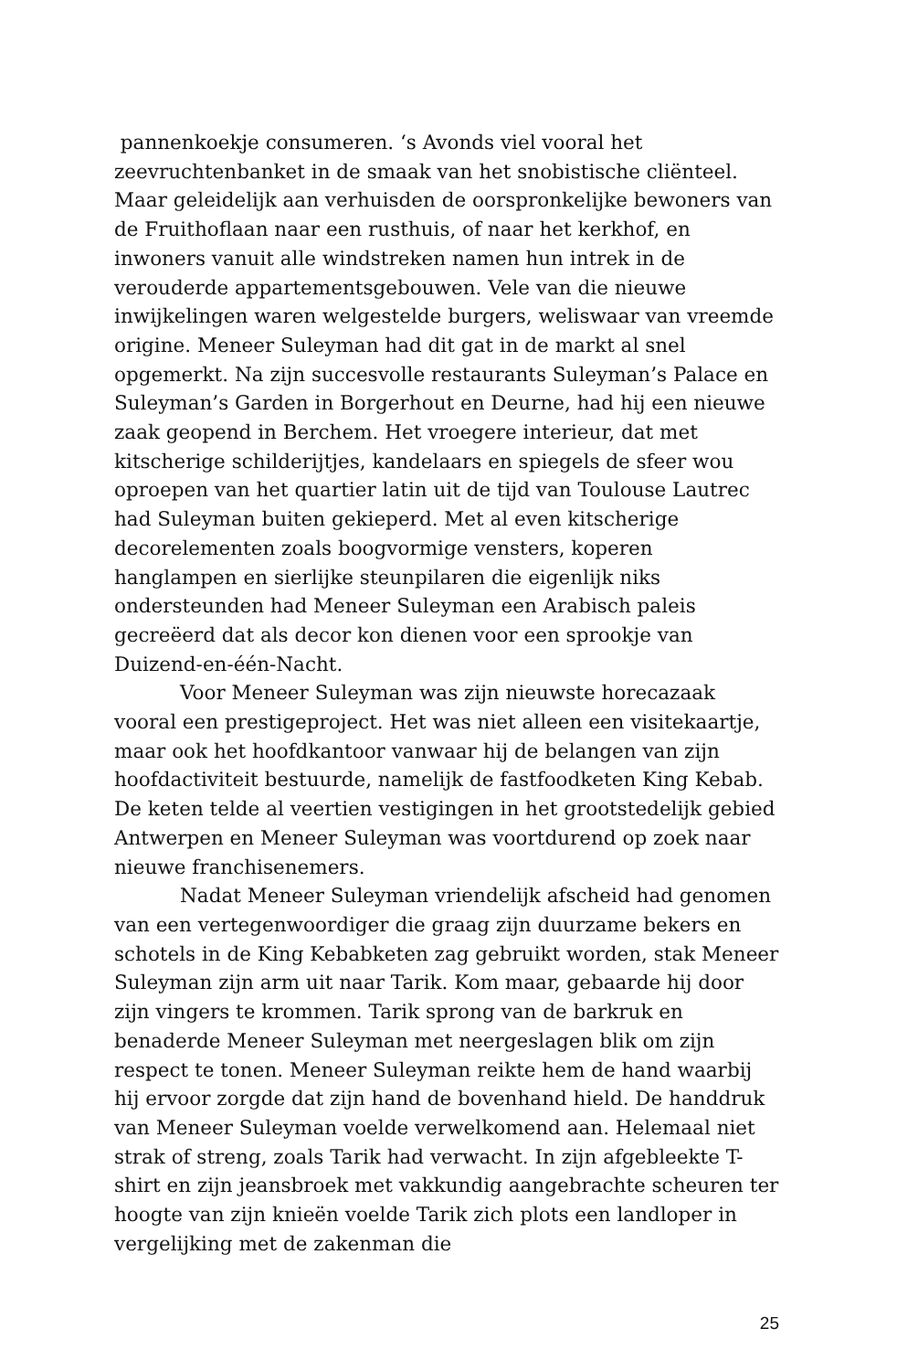pannenkoekje consumeren. ‘s Avonds viel vooral het zeevruchtenbanket in de smaak van het snobistische cliënteel. Maar geleidelijk aan verhuisden de oorspronkelijke bewoners van de Fruithoflaan naar een rusthuis, of naar het kerkhof, en inwoners vanuit alle windstreken namen hun intrek in de verouderde appartementsgebouwen. Vele van die nieuwe inwijkelingen waren welgestelde burgers, weliswaar van vreemde origine. Meneer Suleyman had dit gat in de markt al snel opgemerkt. Na zijn succesvolle restaurants Suleyman’s Palace en Suleyman’s Garden in Borgerhout en Deurne, had hij een nieuwe zaak geopend in Berchem. Het vroegere interieur, dat met kitscherige schilderijtjes, kandelaars en spiegels de sfeer wou oproepen van het quartier latin uit de tijd van Toulouse Lautrec had Suleyman buiten gekieperd. Met al even kitscherige decorelementen zoals boogvormige vensters, koperen hanglampen en sierlijke steunpilaren die eigenlijk niks ondersteunden had Meneer Suleyman een Arabisch paleis gecreëerd dat als decor kon dienen voor een sprookje van Duizend-en-één-Nacht.
Voor Meneer Suleyman was zijn nieuwste horecazaak vooral een prestigeproject. Het was niet alleen een visitekaartje, maar ook het hoofdkantoor vanwaar hij de belangen van zijn hoofdactiviteit bestuurde, namelijk de fastfoodketen King Kebab. De keten telde al veertien vestigingen in het grootstedelijk gebied Antwerpen en Meneer Suleyman was voortdurend op zoek naar nieuwe franchisenemers.
Nadat Meneer Suleyman vriendelijk afscheid had genomen van een vertegenwoordiger die graag zijn duurzame bekers en schotels in de King Kebabketen zag gebruikt worden, stak Meneer Suleyman zijn arm uit naar Tarik. Kom maar, gebaarde hij door zijn vingers te krommen. Tarik sprong van de barkruk en benaderde Meneer Suleyman met neergeslagen blik om zijn respect te tonen. Meneer Suleyman reikte hem de hand waarbij hij ervoor zorgde dat zijn hand de bovenhand hield. De handdruk van Meneer Suleyman voelde verwelkomend aan. Helemaal niet strak of streng, zoals Tarik had verwacht. In zijn afgebleekte T-shirt en zijn jeansbroek met vakkundig aangebrachte scheuren ter hoogte van zijn knieën voelde Tarik zich plots een landloper in vergelijking met de zakenman die
25